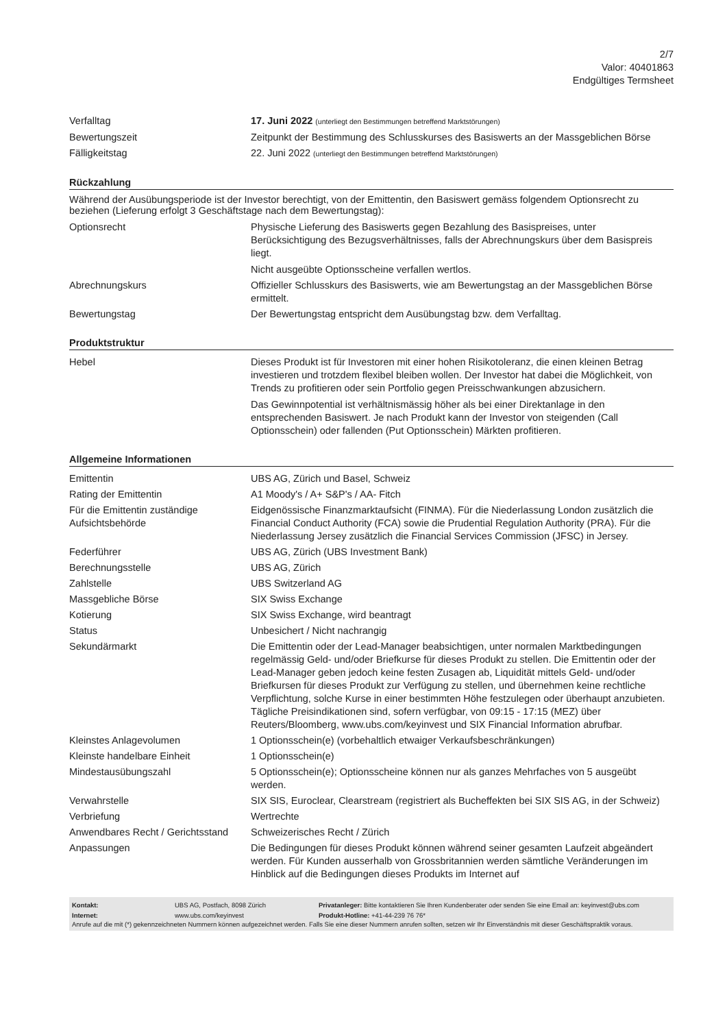2/7
Valor: 40401863
Endgültiges Termsheet
| Verfalltag | 17. Juni 2022 (unterliegt den Bestimmungen betreffend Marktstörungen) |
| Bewertungszeit | Zeitpunkt der Bestimmung des Schlusskurses des Basiswerts an der Massgeblichen Börse |
| Fälligkeitstag | 22. Juni 2022 (unterliegt den Bestimmungen betreffend Marktstörungen) |
Rückzahlung
Während der Ausübungsperiode ist der Investor berechtigt, von der Emittentin, den Basiswert gemäss folgendem Optionsrecht zu beziehen (Lieferung erfolgt 3 Geschäftstage nach dem Bewertungstag):
| Optionsrecht | Physische Lieferung des Basiswerts gegen Bezahlung des Basispreises, unter Berücksichtigung des Bezugsverhältnisses, falls der Abrechnungskurs über dem Basispreis liegt. Nicht ausgeübte Optionsscheine verfallen wertlos. |
| Abrechnungskurs | Offizieller Schlusskurs des Basiswerts, wie am Bewertungstag an der Massgeblichen Börse ermittelt. |
| Bewertungstag | Der Bewertungstag entspricht dem Ausübungstag bzw. dem Verfalltag. |
Produktstruktur
| Hebel | Dieses Produkt ist für Investoren mit einer hohen Risikotoleranz, die einen kleinen Betrag investieren und trotzdem flexibel bleiben wollen. Der Investor hat dabei die Möglichkeit, von Trends zu profitieren oder sein Portfolio gegen Preisschwankungen abzusichern. Das Gewinnpotential ist verhältnismässig höher als bei einer Direktanlage in den entsprechenden Basiswert. Je nach Produkt kann der Investor von steigenden (Call Optionsschein) oder fallenden (Put Optionsschein) Märkten profitieren. |
Allgemeine Informationen
| Emittentin | UBS AG, Zürich und Basel, Schweiz |
| Rating der Emittentin | A1 Moody's / A+ S&P's / AA- Fitch |
| Für die Emittentin zuständige Aufsichtsbehörde | Eidgenössische Finanzmarktaufsicht (FINMA). Für die Niederlassung London zusätzlich die Financial Conduct Authority (FCA) sowie die Prudential Regulation Authority (PRA). Für die Niederlassung Jersey zusätzlich die Financial Services Commission (JFSC) in Jersey. |
| Federführer | UBS AG, Zürich (UBS Investment Bank) |
| Berechnungsstelle | UBS AG, Zürich |
| Zahlstelle | UBS Switzerland AG |
| Massgebliche Börse | SIX Swiss Exchange |
| Kotierung | SIX Swiss Exchange, wird beantragt |
| Status | Unbesichert / Nicht nachrangig |
| Sekundärmarkt | Die Emittentin oder der Lead-Manager beabsichtigen, unter normalen Marktbedingungen regelmässig Geld- und/oder Briefkurse für dieses Produkt zu stellen. Die Emittentin oder der Lead-Manager geben jedoch keine festen Zusagen ab, Liquidität mittels Geld- und/oder Briefkursen für dieses Produkt zur Verfügung zu stellen, und übernehmen keine rechtliche Verpflichtung, solche Kurse in einer bestimmten Höhe festzulegen oder überhaupt anzubieten. Tägliche Preisindikationen sind, sofern verfügbar, von 09:15 - 17:15 (MEZ) über Reuters/Bloomberg, www.ubs.com/keyinvest und SIX Financial Information abrufbar. |
| Kleinstes Anlagevolumen | 1 Optionsschein(e) (vorbehaltlich etwaiger Verkaufsbeschränkungen) |
| Kleinste handelbare Einheit | 1 Optionsschein(e) |
| Mindestausübungszahl | 5 Optionsschein(e); Optionsscheine können nur als ganzes Mehrfaches von 5 ausgeübt werden. |
| Verwahrstelle | SIX SIS, Euroclear, Clearstream (registriert als Bucheffekten bei SIX SIS AG, in der Schweiz) |
| Verbriefung | Wertrechte |
| Anwendbares Recht / Gerichtsstand | Schweizerisches Recht / Zürich |
| Anpassungen | Die Bedingungen für dieses Produkt können während seiner gesamten Laufzeit abgeändert werden. Für Kunden ausserhalb von Grossbritannien werden sämtliche Veränderungen im Hinblick auf die Bedingungen dieses Produkts im Internet auf |
| Kontakt: | UBS AG, Postfach, 8098 Zürich | Privatanleger: Bitte kontaktieren Sie Ihren Kundenberater oder senden Sie eine Email an: keyinvest@ubs.com |
| Internet: | www.ubs.com/keyinvest | Produkt-Hotline: +41-44-239 76 76* |
Anrufe auf die mit (*) gekennzeichneten Nummern können aufgezeichnet werden. Falls Sie eine dieser Nummern anrufen sollten, setzen wir Ihr Einverständnis mit dieser Geschäftspraktik voraus.